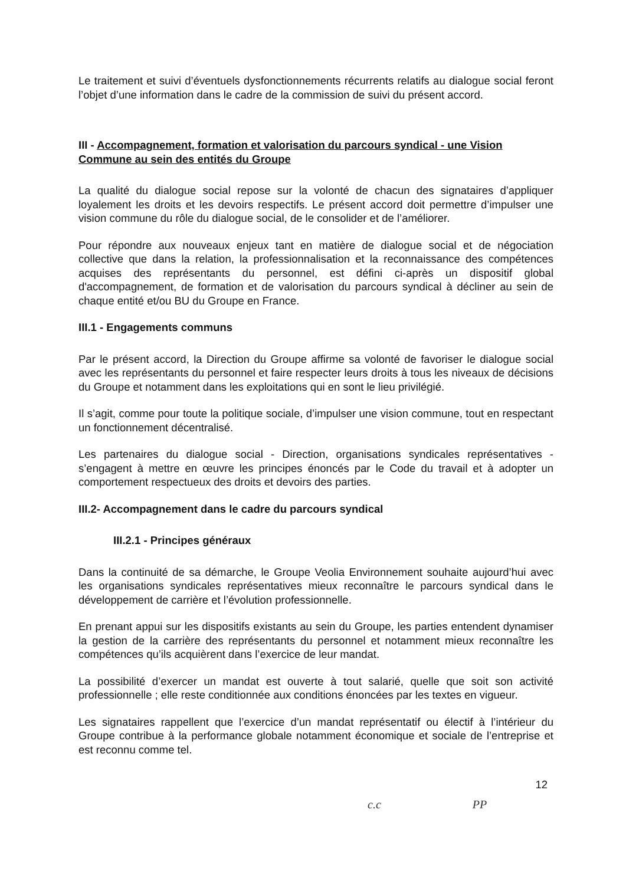Le traitement et suivi d’éventuels dysfonctionnements récurrents relatifs au dialogue social feront l’objet d’une information dans le cadre de la commission de suivi du présent accord.
III - Accompagnement, formation et valorisation du parcours syndical - une Vision Commune au sein des entités du Groupe
La qualité du dialogue social repose sur la volonté de chacun des signataires d’appliquer loyalement les droits et les devoirs respectifs. Le présent accord doit permettre d’impulser une vision commune du rôle du dialogue social, de le consolider et de l’améliorer.
Pour répondre aux nouveaux enjeux tant en matière de dialogue social et de négociation collective que dans la relation, la professionnalisation et la reconnaissance des compétences acquises des représentants du personnel, est défini ci-après un dispositif global d'accompagnement, de formation et de valorisation du parcours syndical à décliner au sein de chaque entité et/ou BU du Groupe en France.
III.1 - Engagements communs
Par le présent accord, la Direction du Groupe affirme sa volonté de favoriser le dialogue social avec les représentants du personnel et faire respecter leurs droits à tous les niveaux de décisions du Groupe et notamment dans les exploitations qui en sont le lieu privilégié.
Il s’agit, comme pour toute la politique sociale, d’impulser une vision commune, tout en respectant un fonctionnement décentralisé.
Les partenaires du dialogue social - Direction, organisations syndicales représentatives - s’engagent à mettre en œuvre les principes énoncés par le Code du travail et à adopter un comportement respectueux des droits et devoirs des parties.
III.2- Accompagnement dans le cadre du parcours syndical
III.2.1 - Principes généraux
Dans la continuité de sa démarche, le Groupe Veolia Environnement souhaite aujourd’hui avec les organisations syndicales représentatives mieux reconnaître le parcours syndical dans le développement de carrière et l’évolution professionnelle.
En prenant appui sur les dispositifs existants au sein du Groupe, les parties entendent dynamiser la gestion de la carrière des représentants du personnel et notamment mieux reconnaître les compétences qu’ils acquièrent dans l’exercice de leur mandat.
La possibilité d’exercer un mandat est ouverte à tout salarié, quelle que soit son activité professionnelle ; elle reste conditionnée aux conditions énoncées par les textes en vigueur.
Les signataires rappellent que l’exercice d’un mandat représentatif ou électif à l’intérieur du Groupe contribue à la performance globale notamment économique et sociale de l’entreprise et est reconnu comme tel.
12
c.c PP